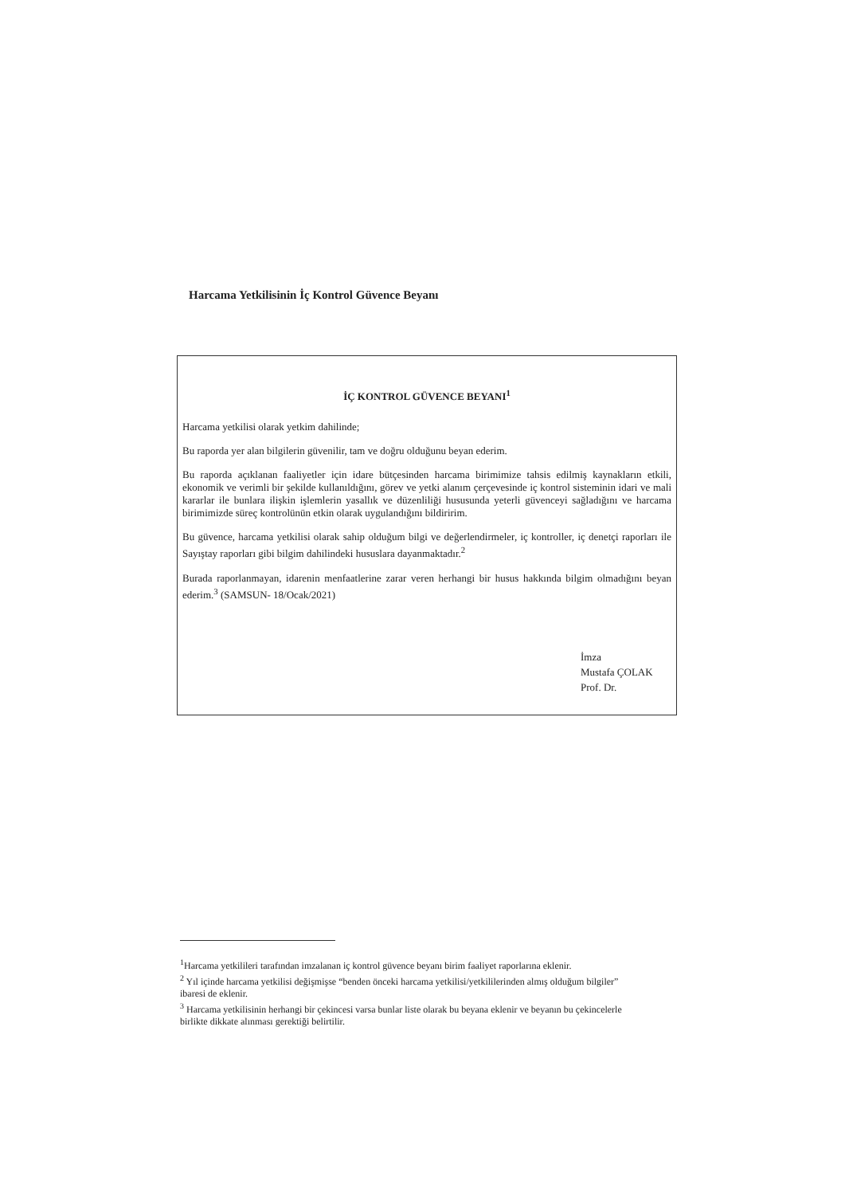Harcama Yetkilisinin İç Kontrol Güvence Beyanı
İÇ KONTROL GÜVENCE BEYANI<sup>1</sup>
Harcama yetkilisi olarak yetkim dahilinde;
Bu raporda yer alan bilgilerin güvenilir, tam ve doğru olduğunu beyan ederim.
Bu raporda açıklanan faaliyetler için idare bütçesinden harcama birimimize tahsis edilmiş kaynakların etkili, ekonomik ve verimli bir şekilde kullanıldığını, görev ve yetki alanım çerçevesinde iç kontrol sisteminin idari ve mali kararlar ile bunlara ilişkin işlemlerin yasallık ve düzenliliği hususunda yeterli güvenceyi sağladığını ve harcama birimimizde süreç kontrolünün etkin olarak uygulandığını bildiririm.
Bu güvence, harcama yetkilisi olarak sahip olduğum bilgi ve değerlendirmeler, iç kontroller, iç denetçi raporları ile Sayıştay raporları gibi bilgim dahilindeki hususlara dayanmaktadır.<sup>2</sup>
Burada raporlanmayan, idarenin menfaatlerine zarar veren herhangi bir husus hakkında bilgim olmadığını beyan ederim.<sup>3</sup> (SAMSUN- 18/Ocak/2021)
İmza
Mustafa ÇOLAK
Prof. Dr.
<sup>1</sup> Harcama yetkilileri tarafından imzalanan iç kontrol güvence beyanı birim faaliyet raporlarına eklenir.
<sup>2</sup> Yıl içinde harcama yetkilisi değişmişse “benden önceki harcama yetkilisi/yetkililerinden almış olduğum bilgiler” ibaresi de eklenir.
<sup>3</sup> Harcama yetkilisinin herhangi bir çekincesi varsa bunlar liste olarak bu beyana eklenir ve beyanın bu çekincelerle birlikte dikkate alınması gerektiği belirtilir.